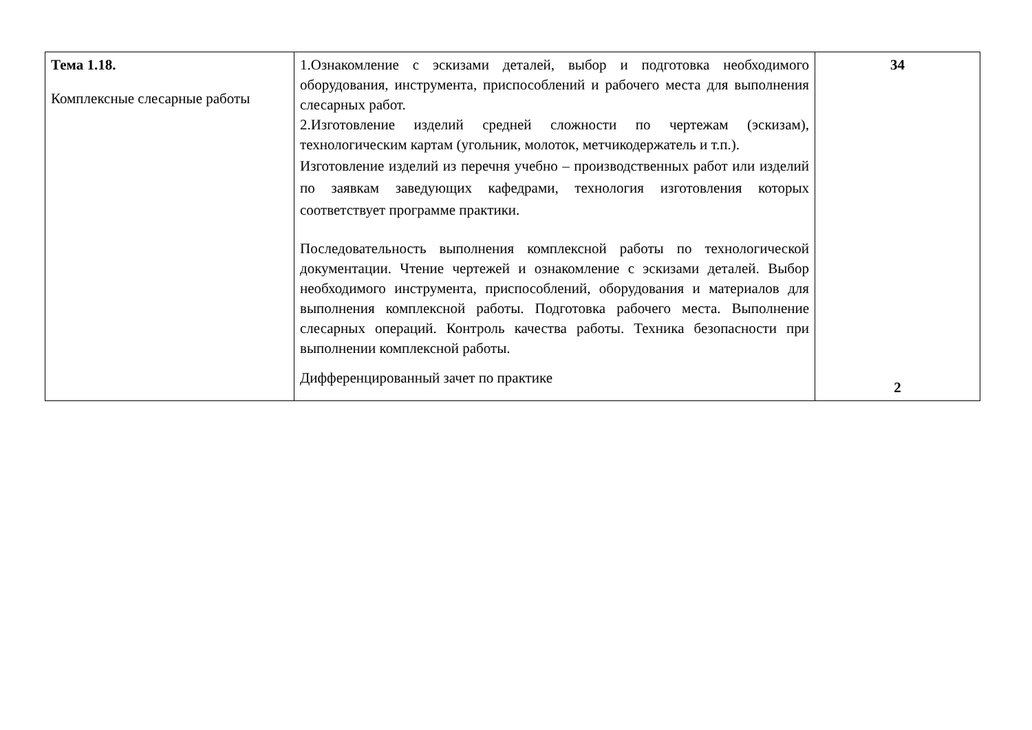| Тема 1.18. Комплексные слесарные работы | 1.Ознакомление с эскизами деталей, выбор и подготовка необходимого оборудования, инструмента, приспособлений и рабочего места для выполнения слесарных работ. 2.Изготовление изделий средней сложности по чертежам (эскизам), технологическим картам (угольник, молоток, метчикодержатель и т.п.). Изготовление изделий из перечня учебно – производственных работ или изделий по заявкам заведующих кафедрами, технология изготовления которых соответствует программе практики. Последовательность выполнения комплексной работы по технологической документации. Чтение чертежей и ознакомление с эскизами деталей. Выбор необходимого инструмента, приспособлений, оборудования и материалов для выполнения комплексной работы. Подготовка рабочего места. Выполнение слесарных операций. Контроль качества работы. Техника безопасности при выполнении комплексной работы. Дифференцированный зачет по практике | 34 2 |